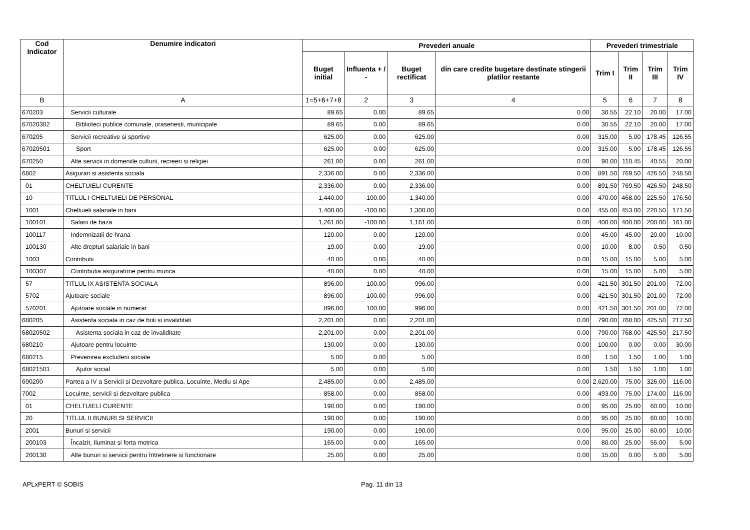| Cod Indicator | Denumire indicatori | Prevederi anuale | | | | Prevederi trimestriale | | | |
| --- | --- | --- | --- | --- | --- | --- | --- | --- | --- |
| | | Buget initial | Influenta + / - | Buget rectificat | din care credite bugetare destinate stingerii platilor restante | Trim I | Trim II | Trim III | Trim IV |
| B | A | 1=5+6+7+8 | 2 | 3 | 4 | 5 | 6 | 7 | 8 |
| 670203 | Servicii culturale | 89.65 | 0.00 | 89.65 | 0.00 | 30.55 | 22.10 | 20.00 | 17.00 |
| 67020302 | Biblioteci publice comunale, orasenesti, municipale | 89.65 | 0.00 | 89.65 | 0.00 | 30.55 | 22.10 | 20.00 | 17.00 |
| 670205 | Servicii recreative si sportive | 625.00 | 0.00 | 625.00 | 0.00 | 315.00 | 5.00 | 178.45 | 126.55 |
| 67020501 | Sport | 625.00 | 0.00 | 625.00 | 0.00 | 315.00 | 5.00 | 178.45 | 126.55 |
| 670250 | Alte servicii in domeniile culturii, recreeri si religiei | 261.00 | 0.00 | 261.00 | 0.00 | 90.00 | 110.45 | 40.55 | 20.00 |
| 6802 | Asigurari si asistenta sociala | 2,336.00 | 0.00 | 2,336.00 | 0.00 | 891.50 | 769.50 | 426.50 | 248.50 |
| 01 | CHELTUIELI CURENTE | 2,336.00 | 0.00 | 2,336.00 | 0.00 | 891.50 | 769.50 | 426.50 | 248.50 |
| 10 | TITLUL I CHELTUIELI DE PERSONAL | 1,440.00 | -100.00 | 1,340.00 | 0.00 | 470.00 | 468.00 | 225.50 | 176.50 |
| 1001 | Cheltuieli salariale in bani | 1,400.00 | -100.00 | 1,300.00 | 0.00 | 455.00 | 453.00 | 220.50 | 171.50 |
| 100101 | Salarii de baza | 1,261.00 | -100.00 | 1,161.00 | 0.00 | 400.00 | 400.00 | 200.00 | 161.00 |
| 100117 | Indemnizatii de hrana | 120.00 | 0.00 | 120.00 | 0.00 | 45.00 | 45.00 | 20.00 | 10.00 |
| 100130 | Alte drepturi salariale in bani | 19.00 | 0.00 | 19.00 | 0.00 | 10.00 | 8.00 | 0.50 | 0.50 |
| 1003 | Contributii | 40.00 | 0.00 | 40.00 | 0.00 | 15.00 | 15.00 | 5.00 | 5.00 |
| 100307 | Contributia asiguratorie pentru munca | 40.00 | 0.00 | 40.00 | 0.00 | 15.00 | 15.00 | 5.00 | 5.00 |
| 57 | TITLUL IX ASISTENTA SOCIALA | 896.00 | 100.00 | 996.00 | 0.00 | 421.50 | 301.50 | 201.00 | 72.00 |
| 5702 | Ajutoare sociale | 896.00 | 100.00 | 996.00 | 0.00 | 421.50 | 301.50 | 201.00 | 72.00 |
| 570201 | Ajutoare sociale in numerar | 896.00 | 100.00 | 996.00 | 0.00 | 421.50 | 301.50 | 201.00 | 72.00 |
| 680205 | Asistenta sociala in caz de boli si invaliditati | 2,201.00 | 0.00 | 2,201.00 | 0.00 | 790.00 | 768.00 | 425.50 | 217.50 |
| 68020502 | Asistenta sociala in caz de invaliditate | 2,201.00 | 0.00 | 2,201.00 | 0.00 | 790.00 | 768.00 | 425.50 | 217.50 |
| 680210 | Ajutoare pentru locuinte | 130.00 | 0.00 | 130.00 | 0.00 | 100.00 | 0.00 | 0.00 | 30.00 |
| 680215 | Prevenirea excluderii sociale | 5.00 | 0.00 | 5.00 | 0.00 | 1.50 | 1.50 | 1.00 | 1.00 |
| 68021501 | Ajutor social | 5.00 | 0.00 | 5.00 | 0.00 | 1.50 | 1.50 | 1.00 | 1.00 |
| 690200 | Partea a IV a Servicii si Dezvoltare publica, Locuinte, Mediu si Ape | 2,485.00 | 0.00 | 2,485.00 | 0.00 | 2,620.00 | 75.00 | 326.00 | 116.00 |
| 7002 | Locuinte, servicii si dezvoltare publica | 858.00 | 0.00 | 858.00 | 0.00 | 493.00 | 75.00 | 174.00 | 116.00 |
| 01 | CHELTUIELI CURENTE | 190.00 | 0.00 | 190.00 | 0.00 | 95.00 | 25.00 | 60.00 | 10.00 |
| 20 | TITLUL II BUNURI SI SERVICII | 190.00 | 0.00 | 190.00 | 0.00 | 95.00 | 25.00 | 60.00 | 10.00 |
| 2001 | Bunuri si servicii | 190.00 | 0.00 | 190.00 | 0.00 | 95.00 | 25.00 | 60.00 | 10.00 |
| 200103 | Încalzit, Iluminat si forta motrica | 165.00 | 0.00 | 165.00 | 0.00 | 80.00 | 25.00 | 55.00 | 5.00 |
| 200130 | Alte bunuri si servicii pentru întretinere si functionare | 25.00 | 0.00 | 25.00 | 0.00 | 15.00 | 0.00 | 5.00 | 5.00 |
APLxPERT © SOBIS Pag. 11 din 13